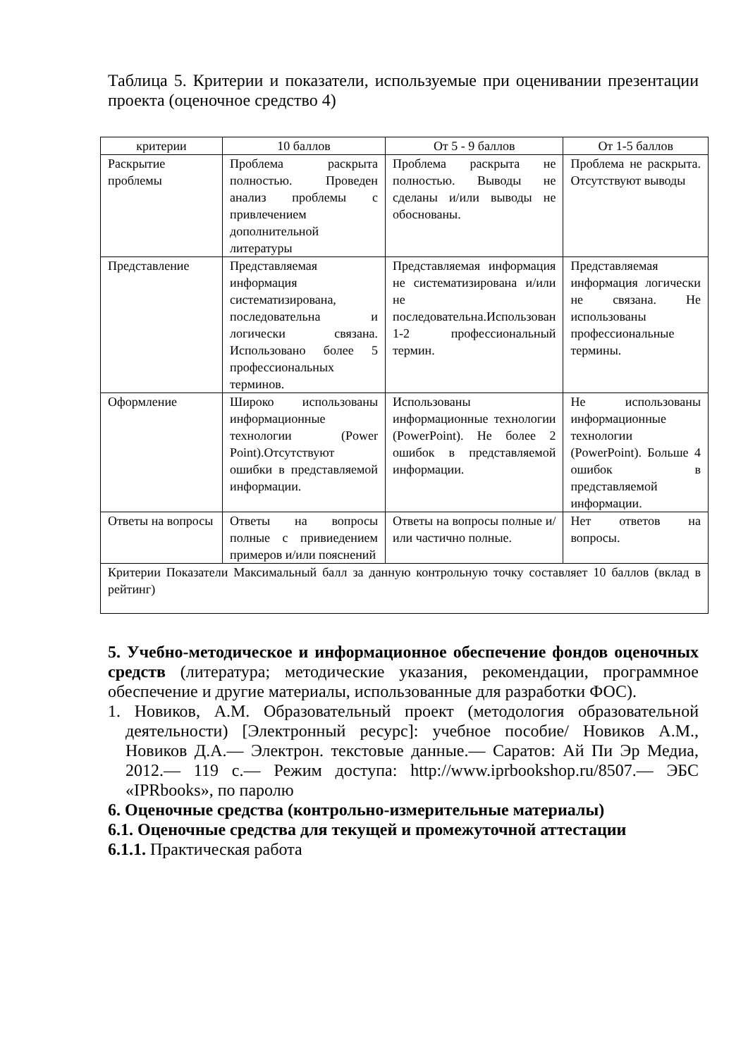Таблица 5. Критерии и показатели, используемые при оценивании презентации проекта (оценочное средство 4)
| критерии | 10 баллов | От 5 - 9 баллов | От 1-5 баллов |
| --- | --- | --- | --- |
| Раскрытие проблемы | Проблема раскрыта полностью. Проведен анализ проблемы с привлечением дополнительной литературы | Проблема раскрыта не полностью. Выводы не сделаны и/или выводы не обоснованы. | Проблема не раскрыта. Отсутствуют выводы |
| Представление | Представляемая информация систематизирована, последовательна и логически связана. Использовано более 5 профессиональных терминов. | Представляемая информация не систематизирована и/или не последовательна.Использован 1-2 профессиональный термин. | Представляемая информация логически не связана. Не использованы профессиональные термины. |
| Оформление | Широко использованы информационные технологии (Power Point).Отсутствуют ошибки в представляемой информации. | Использованы информационные технологии (PowerPoint). Не более 2 ошибок в представляемой информации. | Не использованы информационные технологии (PowerPoint). Больше 4 ошибок в представляемой информации. |
| Ответы на вопросы | Ответы на вопросы полные с привиедением примеров и/или пояснений | Ответы на вопросы полные и/или частично полные. | Нет ответов на вопросы. |
| Критерии Показатели Максимальный балл за данную контрольную точку составляет 10 баллов (вклад в рейтинг) | | | |
5. Учебно-методическое и информационное обеспечение фондов оценочных средств (литература; методические указания, рекомендации, программное обеспечение и другие материалы, использованные для разработки ФОС).
1. Новиков, А.М. Образовательный проект (методология образовательной деятельности) [Электронный ресурс]: учебное пособие/ Новиков А.М., Новиков Д.А.— Электрон. текстовые данные.— Саратов: Ай Пи Эр Медиа, 2012.— 119 c.— Режим доступа: http://www.iprbookshop.ru/8507.— ЭБС «IPRbooks», по паролю
6. Оценочные средства (контрольно-измерительные материалы)
6.1. Оценочные средства для текущей и промежуточной аттестации
6.1.1. Практическая работа